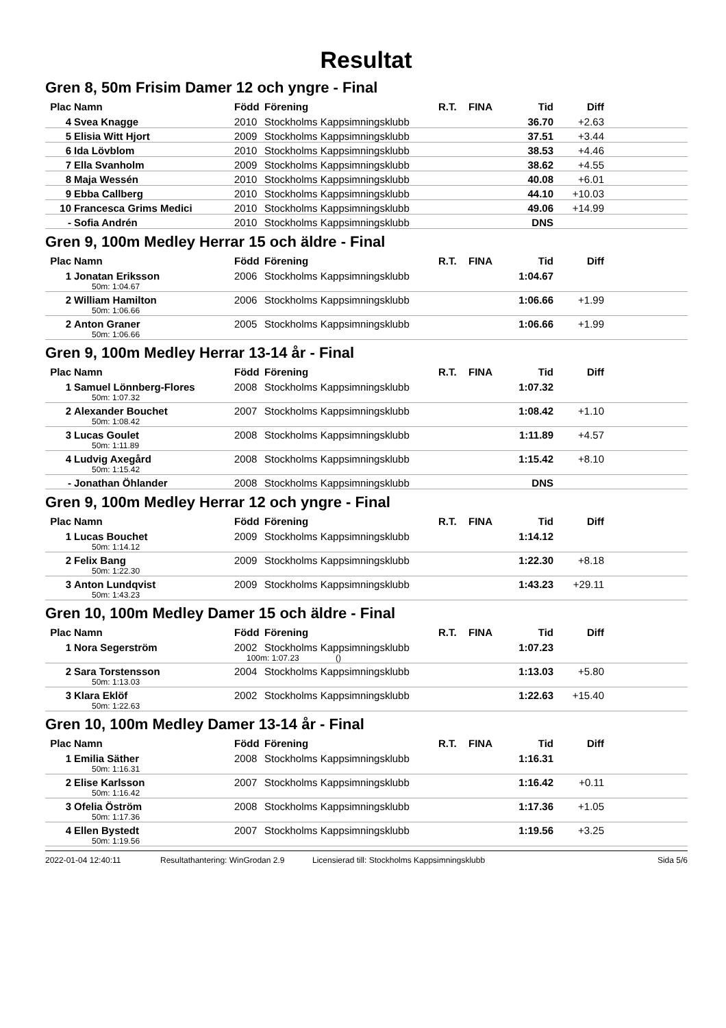Resultat
Gren 8, 50m Frisim Damer 12 och yngre - Final
| Plac | Namn | Född | Förening | R.T. | FINA | Tid | Diff | |
| --- | --- | --- | --- | --- | --- | --- | --- | --- |
| 4 | Svea Knagge | 2010 | Stockholms Kappsimningsklubb | | | 36.70 | +2.63 | |
| 5 | Elisia Witt Hjort | 2009 | Stockholms Kappsimningsklubb | | | 37.51 | +3.44 | |
| 6 | Ida Lövblom | 2010 | Stockholms Kappsimningsklubb | | | 38.53 | +4.46 | |
| 7 | Ella Svanholm | 2009 | Stockholms Kappsimningsklubb | | | 38.62 | +4.55 | |
| 8 | Maja Wessén | 2010 | Stockholms Kappsimningsklubb | | | 40.08 | +6.01 | |
| 9 | Ebba Callberg | 2010 | Stockholms Kappsimningsklubb | | | 44.10 | +10.03 | |
| 10 | Francesca Grims Medici | 2010 | Stockholms Kappsimningsklubb | | | 49.06 | +14.99 | |
| - | Sofia Andrén | 2010 | Stockholms Kappsimningsklubb | | | DNS | | |
Gren 9, 100m Medley Herrar 15 och äldre - Final
| Plac | Namn | Född | Förening | R.T. | FINA | Tid | Diff | |
| --- | --- | --- | --- | --- | --- | --- | --- | --- |
| 1 | Jonatan Eriksson 50m: 1:04.67 | 2006 | Stockholms Kappsimningsklubb | | | 1:04.67 | | |
| 2 | William Hamilton 50m: 1:06.66 | 2006 | Stockholms Kappsimningsklubb | | | 1:06.66 | +1.99 | |
| 2 | Anton Graner 50m: 1:06.66 | 2005 | Stockholms Kappsimningsklubb | | | 1:06.66 | +1.99 | |
Gren 9, 100m Medley Herrar 13-14 år - Final
| Plac | Namn | Född | Förening | R.T. | FINA | Tid | Diff | |
| --- | --- | --- | --- | --- | --- | --- | --- | --- |
| 1 | Samuel Lönnberg-Flores 50m: 1:07.32 | 2008 | Stockholms Kappsimningsklubb | | | 1:07.32 | | |
| 2 | Alexander Bouchet 50m: 1:08.42 | 2007 | Stockholms Kappsimningsklubb | | | 1:08.42 | +1.10 | |
| 3 | Lucas Goulet 50m: 1:11.89 | 2008 | Stockholms Kappsimningsklubb | | | 1:11.89 | +4.57 | |
| 4 | Ludvig Axegård 50m: 1:15.42 | 2008 | Stockholms Kappsimningsklubb | | | 1:15.42 | +8.10 | |
| - | Jonathan Öhlander | 2008 | Stockholms Kappsimningsklubb | | | DNS | | |
Gren 9, 100m Medley Herrar 12 och yngre - Final
| Plac | Namn | Född | Förening | R.T. | FINA | Tid | Diff | |
| --- | --- | --- | --- | --- | --- | --- | --- | --- |
| 1 | Lucas Bouchet 50m: 1:14.12 | 2009 | Stockholms Kappsimningsklubb | | | 1:14.12 | | |
| 2 | Felix Bang 50m: 1:22.30 | 2009 | Stockholms Kappsimningsklubb | | | 1:22.30 | +8.18 | |
| 3 | Anton Lundqvist 50m: 1:43.23 | 2009 | Stockholms Kappsimningsklubb | | | 1:43.23 | +29.11 | |
Gren 10, 100m Medley Damer 15 och äldre - Final
| Plac | Namn | Född | Förening | R.T. | FINA | Tid | Diff | |
| --- | --- | --- | --- | --- | --- | --- | --- | --- |
| 1 | Nora Segerström | 2002 | Stockholms Kappsimningsklubb 100m: 1:07.23 () | | | 1:07.23 | | |
| 2 | Sara Torstensson 50m: 1:13.03 | 2004 | Stockholms Kappsimningsklubb | | | 1:13.03 | +5.80 | |
| 3 | Klara Eklöf 50m: 1:22.63 | 2002 | Stockholms Kappsimningsklubb | | | 1:22.63 | +15.40 | |
Gren 10, 100m Medley Damer 13-14 år - Final
| Plac | Namn | Född | Förening | R.T. | FINA | Tid | Diff | |
| --- | --- | --- | --- | --- | --- | --- | --- | --- |
| 1 | Emilia Säther 50m: 1:16.31 | 2008 | Stockholms Kappsimningsklubb | | | 1:16.31 | | |
| 2 | Elise Karlsson 50m: 1:16.42 | 2007 | Stockholms Kappsimningsklubb | | | 1:16.42 | +0.11 | |
| 3 | Ofelia Öström 50m: 1:17.36 | 2008 | Stockholms Kappsimningsklubb | | | 1:17.36 | +1.05 | |
| 4 | Ellen Bystedt 50m: 1:19.56 | 2007 | Stockholms Kappsimningsklubb | | | 1:19.56 | +3.25 | |
2022-01-04 12:40:11 Resultathantering: WinGrodan 2.9 Licensierad till: Stockholms Kappsimningsklubb Sida 5/6